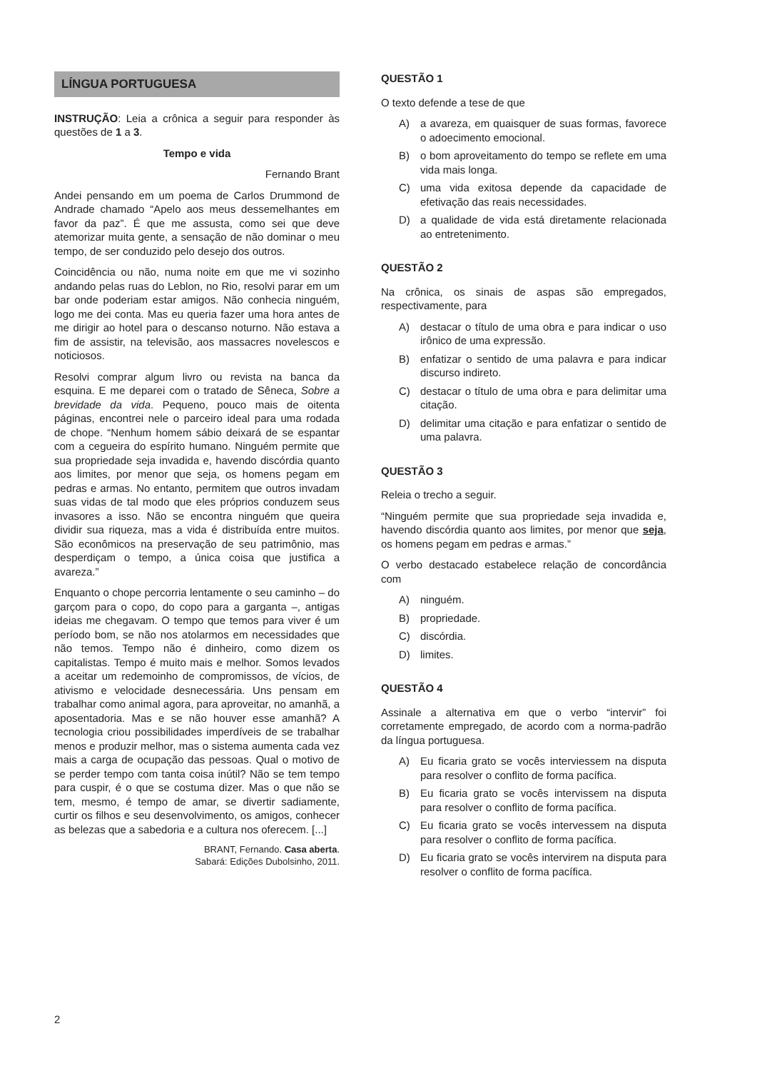LÍNGUA PORTUGUESA
INSTRUÇÃO: Leia a crônica a seguir para responder às questões de 1 a 3.
Tempo e vida
Fernando Brant
Andei pensando em um poema de Carlos Drummond de Andrade chamado “Apelo aos meus dessemelhantes em favor da paz”. É que me assusta, como sei que deve atemorizar muita gente, a sensação de não dominar o meu tempo, de ser conduzido pelo desejo dos outros.
Coincidência ou não, numa noite em que me vi sozinho andando pelas ruas do Leblon, no Rio, resolvi parar em um bar onde poderiam estar amigos. Não conhecia ninguém, logo me dei conta. Mas eu queria fazer uma hora antes de me dirigir ao hotel para o descanso noturno. Não estava a fim de assistir, na televisão, aos massacres novelescos e noticiosos.
Resolvi comprar algum livro ou revista na banca da esquina. E me deparei com o tratado de Sêneca, Sobre a brevidade da vida. Pequeno, pouco mais de oitenta páginas, encontrei nele o parceiro ideal para uma rodada de chope. “Nenhum homem sábio deixará de se espantar com a cegueira do espírito humano. Ninguém permite que sua propriedade seja invadida e, havendo discórdia quanto aos limites, por menor que seja, os homens pegam em pedras e armas. No entanto, permitem que outros invadam suas vidas de tal modo que eles próprios conduzem seus invasores a isso. Não se encontra ninguém que queira dividir sua riqueza, mas a vida é distribuída entre muitos. São econômicos na preservação de seu patrimônio, mas desperdiçam o tempo, a única coisa que justifica a avareza.”
Enquanto o chope percorria lentamente o seu caminho – do garçom para o copo, do copo para a garganta –, antigas ideias me chegavam. O tempo que temos para viver é um período bom, se não nos atolarmos em necessidades que não temos. Tempo não é dinheiro, como dizem os capitalistas. Tempo é muito mais e melhor. Somos levados a aceitar um redemoinho de compromissos, de vícios, de ativismo e velocidade desnecessária. Uns pensam em trabalhar como animal agora, para aproveitar, no amanhã, a aposentadoria. Mas e se não houver esse amanhã? A tecnologia criou possibilidades imperdíveis de se trabalhar menos e produzir melhor, mas o sistema aumenta cada vez mais a carga de ocupação das pessoas. Qual o motivo de se perder tempo com tanta coisa inútil? Não se tem tempo para cuspir, é o que se costuma dizer. Mas o que não se tem, mesmo, é tempo de amar, se divertir sadiamente, curtir os filhos e seu desenvolvimento, os amigos, conhecer as belezas que a sabedoria e a cultura nos oferecem. [...]
BRANT, Fernando. Casa aberta.
Sabará: Edições Dubolsinho, 2011.
QUESTÃO 1
O texto defende a tese de que
A) a avareza, em quaisquer de suas formas, favorece o adoecimento emocional.
B) o bom aproveitamento do tempo se reflete em uma vida mais longa.
C) uma vida exitosa depende da capacidade de efetivação das reais necessidades.
D) a qualidade de vida está diretamente relacionada ao entretenimento.
QUESTÃO 2
Na crônica, os sinais de aspas são empregados, respectivamente, para
A) destacar o título de uma obra e para indicar o uso irônico de uma expressão.
B) enfatizar o sentido de uma palavra e para indicar discurso indireto.
C) destacar o título de uma obra e para delimitar uma citação.
D) delimitar uma citação e para enfatizar o sentido de uma palavra.
QUESTÃO 3
Releia o trecho a seguir.
“Ninguém permite que sua propriedade seja invadida e, havendo discórdia quanto aos limites, por menor que seja, os homens pegam em pedras e armas.”
O verbo destacado estabelece relação de concordância com
A) ninguém.
B) propriedade.
C) discórdia.
D) limites.
QUESTÃO 4
Assinale a alternativa em que o verbo “intervir” foi corretamente empregado, de acordo com a norma-padrão da língua portuguesa.
A) Eu ficaria grato se vocês interviessem na disputa para resolver o conflito de forma pacífica.
B) Eu ficaria grato se vocês intervissem na disputa para resolver o conflito de forma pacífica.
C) Eu ficaria grato se vocês intervessem na disputa para resolver o conflito de forma pacífica.
D) Eu ficaria grato se vocês intervirem na disputa para resolver o conflito de forma pacífica.
2